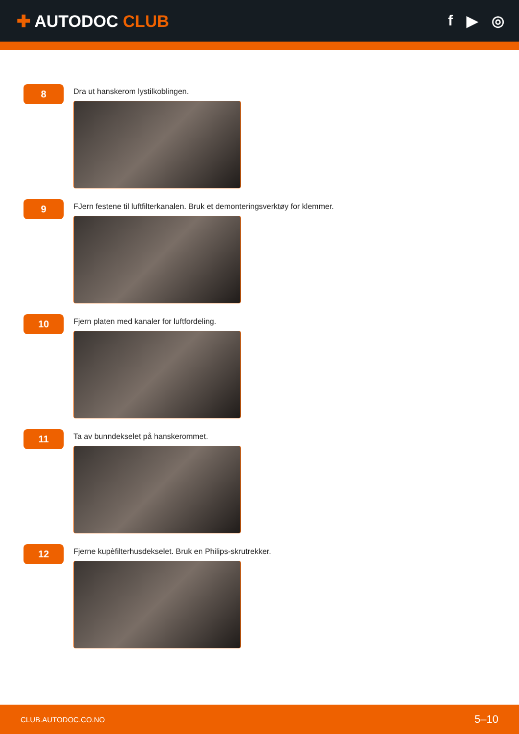✚ AUTODOC CLUB f ▶ ◎
8
Dra ut hanskerom lystilkoblingen.
9
FJern festene til luftfilterkanalen. Bruk et demonteringsverktøy for klemmer.
10
Fjern platen med kanaler for luftfordeling.
11
Ta av bunndekselet på hanskerommet.
12
Fjerne kupèfilterhusdekselet. Bruk en Philips-skrutrekker.
CLUB.AUTODOC.CO.NO 5–10